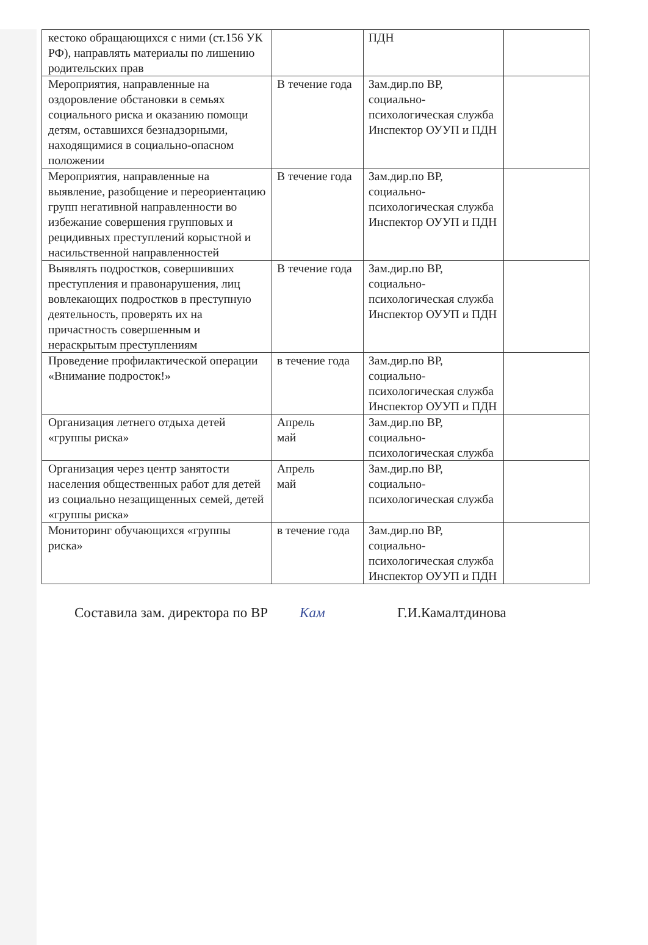| кестоко обращающихся с ними (ст.156 УК РФ), направлять материалы по лишению родительских прав | | ПДН | |
| Мероприятия, направленные на оздоровление обстановки в семьях социального риска и оказанию помощи детям, оставшихся безнадзорными, находящимися в социально-опасном положении | В течение года | Зам.дир.по ВР, социально-психологическая служба Инспектор ОУУП и ПДН | |
| Мероприятия, направленные на выявление, разобщение и переориентацию групп негативной направленности во избежание совершения групповых и рецидивных преступлений корыстной и насильственной направленностей | В течение года | Зам.дир.по ВР, социально-психологическая служба Инспектор ОУУП и ПДН | |
| Выявлять подростков, совершивших преступления и правонарушения, лиц вовлекающих подростков в преступную деятельность, проверять их на причастность совершенным и нераскрытым преступлениям | В течение года | Зам.дир.по ВР, социально-психологическая служба Инспектор ОУУП и ПДН | |
| Проведение профилактической операции «Внимание подросток!» | в течение года | Зам.дир.по ВР, социально-психологическая служба Инспектор ОУУП и ПДН | |
| Организация летнего отдыха детей «группы риска» | Апрель май | Зам.дир.по ВР, социально-психологическая служба | |
| Организация через центр занятости населения общественных работ для детей из социально незащищенных семей, детей «группы риска» | Апрель май | Зам.дир.по ВР, социально-психологическая служба | |
| Мониторинг обучающихся «группы риска» | в течение года | Зам.дир.по ВР, социально-психологическая служба Инспектор ОУУП и ПДН | |
Составила зам. директора по ВР Кам Г.И.Камалтдинова